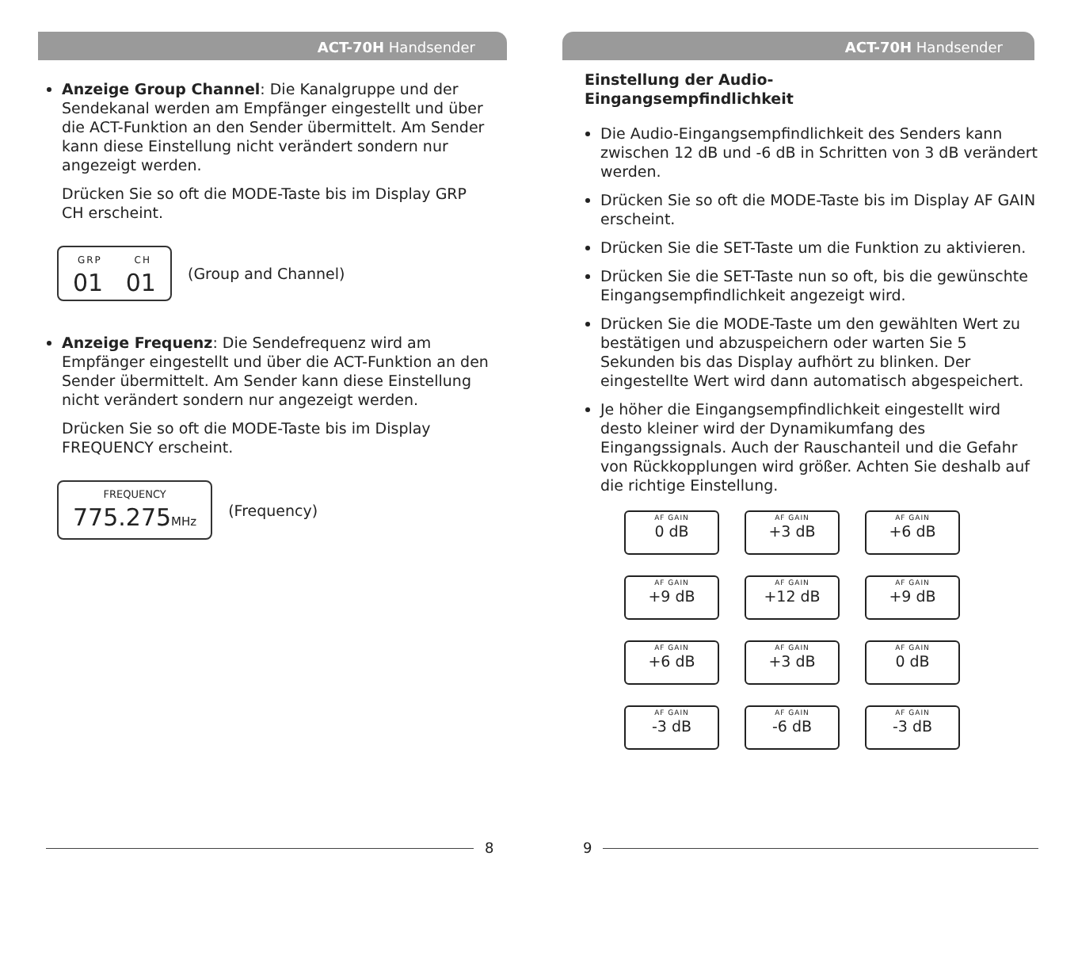ACT-70H Handsender
Anzeige Group Channel: Die Kanalgruppe und der Sendekanal werden am Empfänger eingestellt und über die ACT-Funktion an den Sender übermittelt. Am Sender kann diese Einstellung nicht verändert sondern nur angezeigt werden.
Drücken Sie so oft die MODE-Taste bis im Display GRP CH erscheint.
GRP CH
01 01
(Group and Channel)
Anzeige Frequenz: Die Sendefrequenz wird am Empfänger eingestellt und über die ACT-Funktion an den Sender übermittelt. Am Sender kann diese Einstellung nicht verändert sondern nur angezeigt werden.
Drücken Sie so oft die MODE-Taste bis im Display FREQUENCY erscheint.
FREQUENCY
775.275MHz
(Frequency)
8
ACT-70H Handsender
Einstellung der Audio-
Eingangsempfindlichkeit
Die Audio-Eingangsempfindlichkeit des Senders kann zwischen 12 dB und -6 dB in Schritten von 3 dB verändert werden.
Drücken Sie so oft die MODE-Taste bis im Display AF GAIN erscheint.
Drücken Sie die SET-Taste um die Funktion zu aktivieren.
Drücken Sie die SET-Taste nun so oft, bis die gewünschte Eingangsempfindlichkeit angezeigt wird.
Drücken Sie die MODE-Taste um den gewählten Wert zu bestätigen und abzuspeichern oder warten Sie 5 Sekunden bis das Display aufhört zu blinken. Der eingestellte Wert wird dann automatisch abgespeichert.
Je höher die Eingangsempfindlichkeit eingestellt wird desto kleiner wird der Dynamikumfang des Eingangssignals. Auch der Rauschanteil und die Gefahr von Rückkopplungen wird größer. Achten Sie deshalb auf die richtige Einstellung.
AF GAIN
0 dB
AF GAIN
+3 dB
AF GAIN
+6 dB
AF GAIN
+9 dB
AF GAIN
+12 dB
AF GAIN
+9 dB
AF GAIN
+6 dB
AF GAIN
+3 dB
AF GAIN
0 dB
AF GAIN
-3 dB
AF GAIN
-6 dB
AF GAIN
-3 dB
9